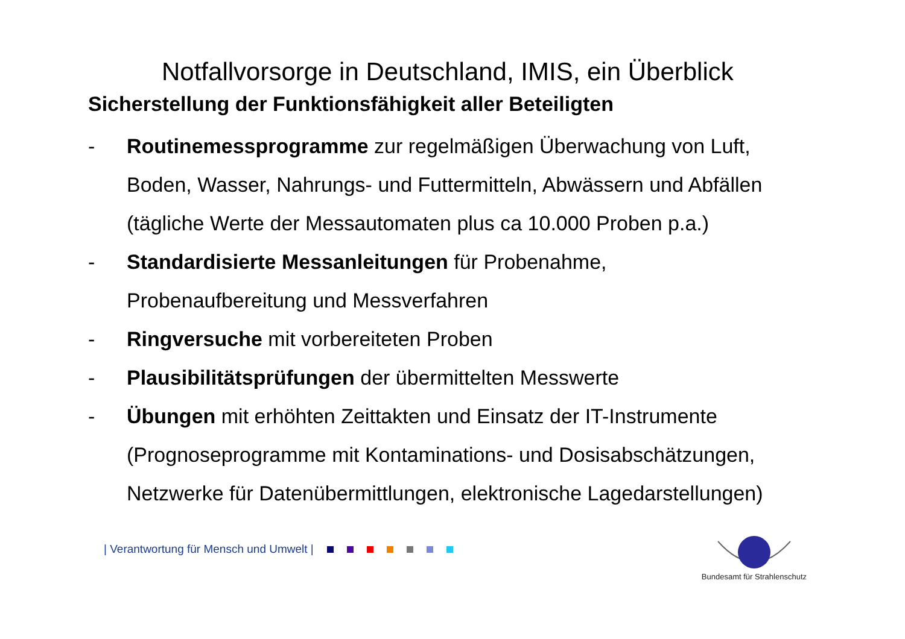Notfallvorsorge in Deutschland, IMIS, ein Überblick
Sicherstellung der Funktionsfähigkeit aller Beteiligten
- Routinemessprogramme zur regelmäßigen Überwachung von Luft, Boden, Wasser, Nahrungs- und Futtermitteln, Abwässern und Abfällen (tägliche Werte der Messautomaten plus ca 10.000 Proben p.a.)
- Standardisierte Messanleitungen für Probenahme,
Probenaufbereitung und Messverfahren
- Ringversuche mit vorbereiteten Proben
- Plausibilitätsprüfungen der übermittelten Messwerte
- Übungen mit erhöhten Zeittakten und Einsatz der IT-Instrumente (Prognoseprogramme mit Kontaminations- und Dosisabschätzungen, Netzwerke für Datenübermittlungen, elektronische Lagedarstellungen)
| Verantwortung für Mensch und Umwelt |
Bundesamt für Strahlenschutz